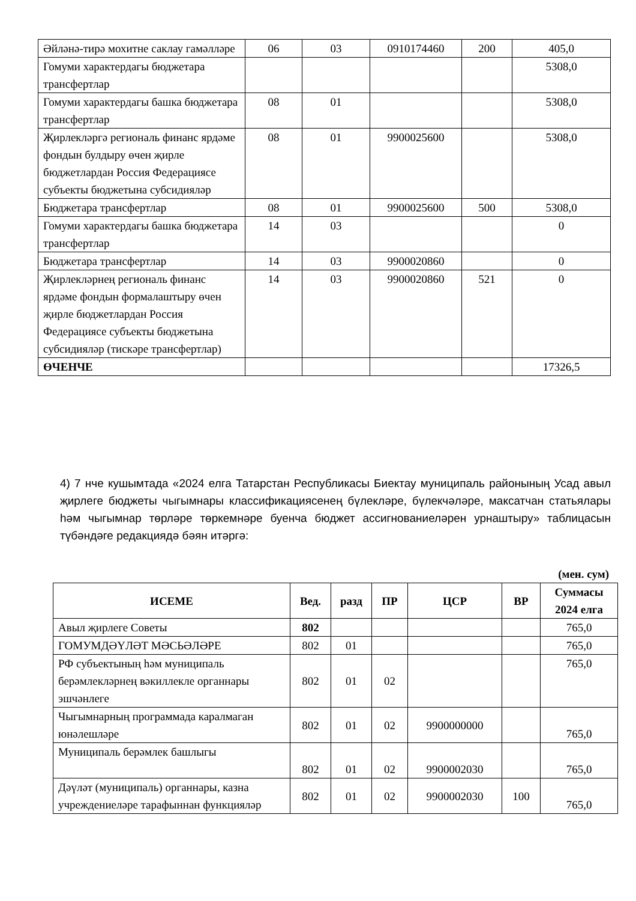| Әйләнә-тирә мохитне саклау гамәлләре | 06 | 03 | 0910174460 | 200 | 405,0 |
| Гомуми характердагы бюджетара трансфертлар | | | | | 5308,0 |
| Гомуми характердагы башка бюджетара трансфертлар | 08 | 01 | | | 5308,0 |
| Җирлекләргә региональ финанс ярдәме фондын булдыру өчен җирле бюджетлардан Россия Федерациясе субъекты бюджетына субсидияләр | 08 | 01 | 9900025600 | | 5308,0 |
| Бюджетара трансфертлар | 08 | 01 | 9900025600 | 500 | 5308,0 |
| Гомуми характердагы башка бюджетара трансфертлар | 14 | 03 | | | 0 |
| Бюджетара трансфертлар | 14 | 03 | 9900020860 | | 0 |
| Җирлекләрнең региональ финанс ярдәме фондын формалаштыру өчен җирле бюджетлардан Россия Федерациясе субъекты бюджетына субсидияләр (тискәре трансфертлар) | 14 | 03 | 9900020860 | 521 | 0 |
| ӨЧЕНЧЕ | | | | | 17326,5 |
4) 7 нче кушымтада «2024 елга Татарстан Республикасы Биектау муниципаль районының Усад авыл җирлеге бюджеты чыгымнары классификациясенең бүлекләре, бүлекчәләре, максатчан статьялары һәм чыгымнар төрләре төркемнәре буенча бюджет ассигнованиеләрен урнаштыру» таблицасын түбәндәге редакциядә бәян итәргә:
(мен. сум)
| ИСЕМЕ | Вед. | разд | ПР | ЦСР | ВР | Суммасы 2024 елга |
| --- | --- | --- | --- | --- | --- | --- |
| Авыл җирлеге Советы | 802 | | | | | 765,0 |
| ГОМУМДӘҮЛӘТ МӘСЬӘЛӘРЕ | 802 | 01 | | | | 765,0 |
| РФ субъектының һәм муниципаль берәмлекләрнең вәкиллекле органнары эшчәнлеге | 802 | 01 | 02 | | | 765,0 |
| Чыгымнарның программада каралмаган юнәлешләре | 802 | 01 | 02 | 9900000000 | | 765,0 |
| Муниципаль берәмлек башлыгы | 802 | 01 | 02 | 9900002030 | | 765,0 |
| Дәүләт (муниципаль) органнары, казна учреждениеләре тарафыннан функцияләр | 802 | 01 | 02 | 9900002030 | 100 | 765,0 |